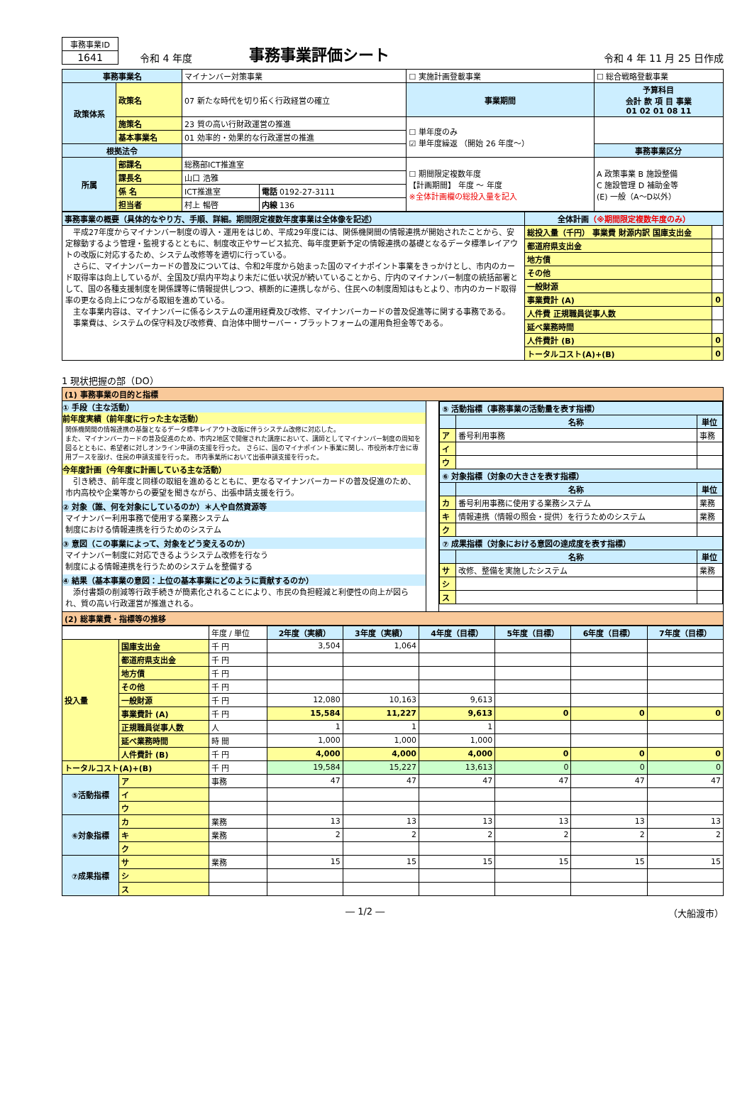| 事務事業ID |
| 1641 |
令和 4 年度
事務事業評価シート
令和 4 年 11 月 25 日作成
| 事務事業名 | | マイナンバー対策事業 | | ☐ 実施計画登載事業 | ☐ 総合戦略登載事業 |
| 政策体系 | 政策名 | 07 新たな時代を切り拓く行政経営の確立 | | 事業期間 | 予算科目 会計 款 項 目 事業 01 02 01 08 11 |
| | 施策名 | 23 質の高い行財政運営の推進 | | ☐ 単年度のみ ☑ 単年度繰返 （開始 26 年度～） | |
| | 基本事業名 | 01 効率的・効果的な行政運営の推進 | | | |
| 根拠法令 | | | | | 事務事業区分 |
| 所属 | 部課名 | 総務部ICT推進室 | | ☐ 期間限定複数年度 【計画期間】 年度 ～ 年度 ※全体計画欄の総投入量を記入 | A 政策事業 B 施設整備 C 施設管理 D 補助金等 (E) 一般（A～D以外） |
| | 課長名 | 山口 浩雅 | | | |
| | 係 名 | ICT推進室 | 電話 0192-27-3111 | | |
| | 担当者 | 村上 暢啓 | 内線 136 | | |
| 事務事業の概要（具体的なやり方、手順、詳細。期間限定複数年度事業は全体像を記述） | 全体計画 （※期間限定複数年度のみ） | |
| 平成27年度からマイナンバー制度の導入・運用をはじめ、平成29年度には、関係機関間の情報連携が開始されたことから、安定稼動するよう管理・監視するとともに、制度改正やサービス拡充、毎年度更新予定の情報連携の基礎となるデータ標準レイアウトの改版に対応するため、システム改修等を適切に行っている。 さらに、マイナンバーカードの普及については、令和2年度から始まった国のマイナポイント事業をきっかけとし、市内のカード取得率は向上しているが、全国及び県内平均より未だに低い状況が続いていることから、庁内のマイナンバー制度の統括部署として、国の各種支援制度を関係課等に情報提供しつつ、横断的に連携しながら、住民への制度周知はもとより、市内のカード取得率の更なる向上につながる取組を進めている。 主な事業内容は、マイナンバーに係るシステムの運用経費及び改修、マイナンバーカードの普及促進等に関する事務である。 事業費は、システムの保守料及び改修費、自治体中間サーバー・プラットフォームの運用負担金等である。 | 総投入量（千円） 事業費 財源内訳 国庫支出金 | |
| | 都道府県支出金 | |
| | 地方債 | |
| | その他 | |
| | 一般財源 | |
| | 事業費計 (A) | 0 |
| | 人件費 正規職員従事人数 | |
| | 延べ業務時間 | |
| | 人件費計 (B) | 0 |
| | トータルコスト(A)+(B) | 0 |
1 現状把握の部（DO）
| (1) 事務事業の目的と指標 | | |
| ① 手段（主な活動） 前年度実績（前年度に行った主な活動） 関係機関間の情報連携の基盤となるデータ標準レイアウト改版に伴うシステム改修に対応した。 また、マイナンバーカードの普及促進のため、市内2地区で開催された講座において、講師としてマイナンバー制度の周知を図るとともに、希望者に対しオンライン申請の支援を行った。 さらに、国のマイナポイント事業に関し、市役所本庁舎に専用ブースを設け、住民の申請支援を行った。 市内事業所において出張申請支援を行った。 今年度計画（今年度に計画している主な活動） 引き続き、前年度と同様の取組を進めるとともに、更なるマイナンバーカードの普及促進のため、市内高校や企業等からの要望を聞きながら、出張申請支援を行う。 ② 対象（誰、何を対象にしているのか）＊人や自然資源等 マイナンバー利用事務で使用する業務システム 制度における情報連携を行うためのシステム ③ 意図（この事業によって、対象をどう変えるのか） マイナンバー制度に対応できるようシステム改修を行なう 制度による情報連携を行うためのシステムを整備する ④ 結果（基本事業の意図：上位の基本事業にどのように貢献するのか） 添付書類の削減等行政手続きが簡素化されることにより、市民の負担軽減と利便性の向上が図られ、質の高い行政運営が推進される。 | | / ⑤ 活動指標（事務事業の活動量を表す指標） / / / / / 名称 / 単位 / / ア / 番号利用事務 / 事務 / / イ / / / / ウ / / / / ⑥ 対象指標（対象の大きさを表す指標） / / / / / 名称 / 単位 / / カ / 番号利用事務に使用する業務システム / 業務 / / キ / 情報連携（情報の照会・提供）を行うためのシステム / 業務 / / ク / / / / ⑦ 成果指標（対象における意図の達成度を表す指標） / / / / / 名称 / 単位 / / サ / 改修、整備を実施したシステム / 業務 / / シ / / / / ス / / / |
| (2) 総事業費・指標等の推移 | | |
| | | 年度 / 単位 | 2年度（実績） | 3年度（実績） | 4年度（目標） | 5年度（目標） | 6年度（目標） | 7年度（目標） |
| 投入量 | 国庫支出金 | 千 円 | 3,504 | 1,064 | | | | |
| | 都道府県支出金 | 千 円 | | | | | | |
| | 地方債 | 千 円 | | | | | | |
| | その他 | 千 円 | | | | | | |
| | 一般財源 | 千 円 | 12,080 | 10,163 | 9,613 | | | |
| | 事業費計 (A) | 千 円 | 15,584 | 11,227 | 9,613 | 0 | 0 | 0 |
| | 正規職員従事人数 | 人 | 1 | 1 | 1 | | | |
| | 延べ業務時間 | 時 間 | 1,000 | 1,000 | 1,000 | | | |
| | 人件費計 (B) | 千 円 | 4,000 | 4,000 | 4,000 | 0 | 0 | 0 |
| トータルコスト(A)+(B) | | 千 円 | 19,584 | 15,227 | 13,613 | 0 | 0 | 0 |
| ⑤活動指標 | ア | 事務 | 47 | 47 | 47 | 47 | 47 | 47 |
| | イ | | | | | | | |
| | ウ | | | | | | | |
| ⑥対象指標 | カ | 業務 | 13 | 13 | 13 | 13 | 13 | 13 |
| | キ | 業務 | 2 | 2 | 2 | 2 | 2 | 2 |
| | ク | | | | | | | |
| ⑦成果指標 | サ | 業務 | 15 | 15 | 15 | 15 | 15 | 15 |
| | シ | | | | | | | |
| | ス | | | | | | | |
― 1/2 ― （大船渡市）